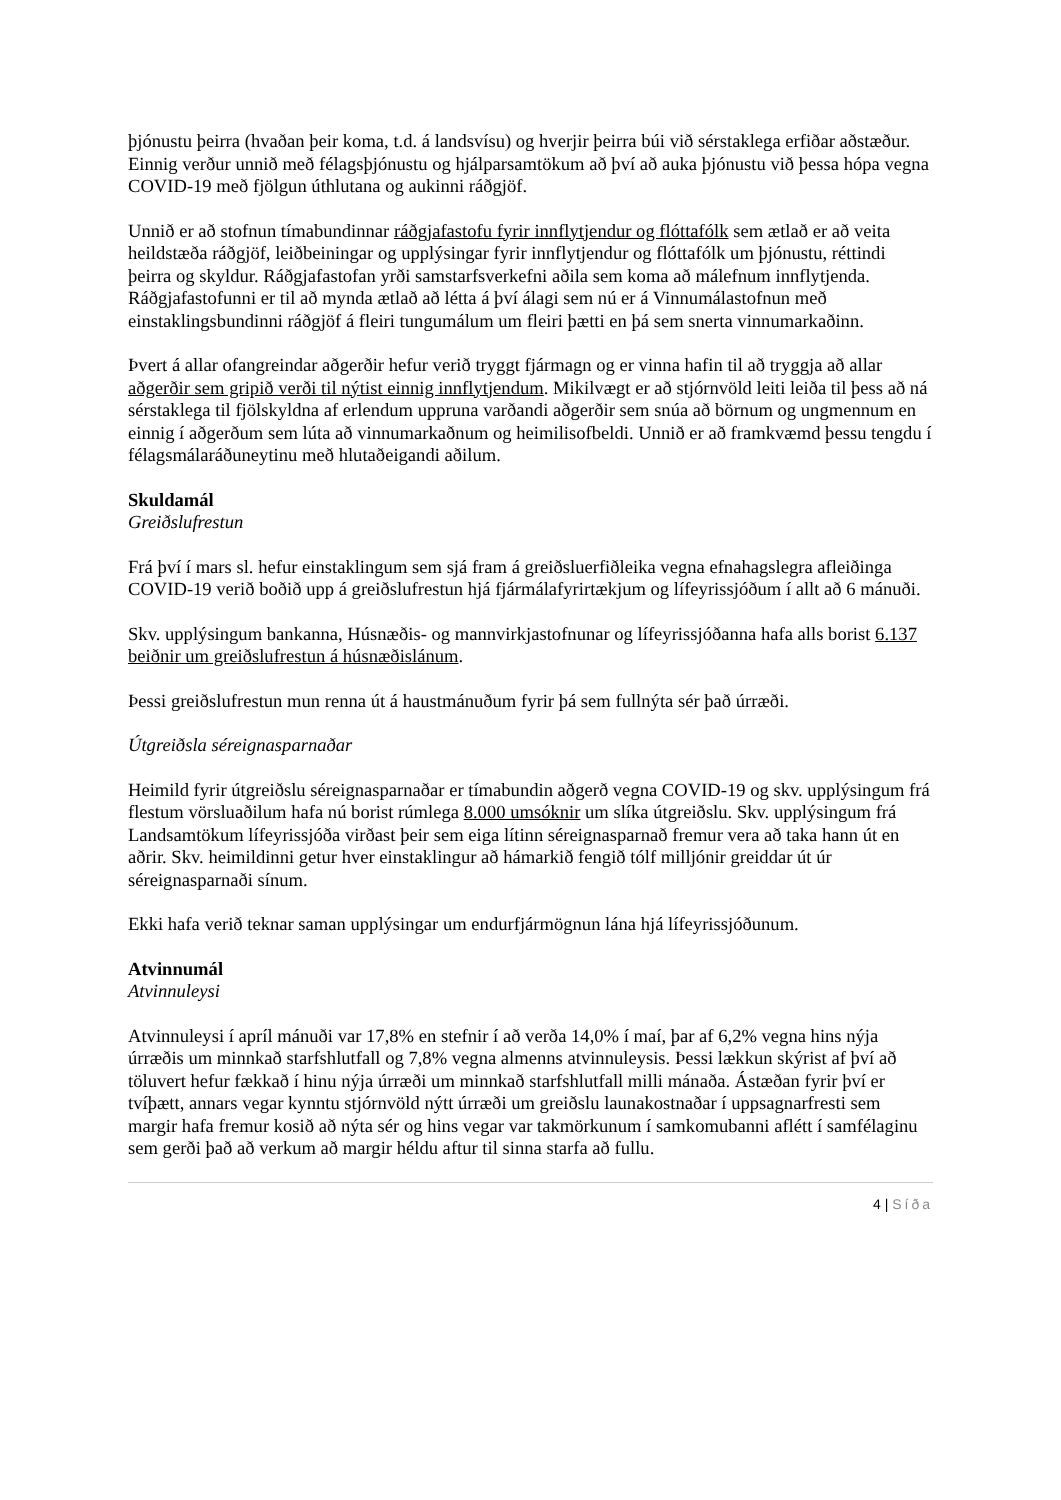þjónustu þeirra (hvaðan þeir koma, t.d. á landsvísu) og hverjir þeirra búi við sérstaklega erfiðar aðstæður. Einnig verður unnið með félagsþjónustu og hjálparsamtökum að því að auka þjónustu við þessa hópa vegna COVID-19 með fjölgun úthlutana og aukinni ráðgjöf.
Unnið er að stofnun tímabundinnar ráðgjafastofu fyrir innflytjendur og flóttafólk sem ætlað er að veita heildstæða ráðgjöf, leiðbeiningar og upplýsingar fyrir innflytjendur og flóttafólk um þjónustu, réttindi þeirra og skyldur. Ráðgjafastofan yrði samstarfsverkefni aðila sem koma að málefnum innflytjenda. Ráðgjafastofunni er til að mynda ætlað að létta á því álagi sem nú er á Vinnumálastofnun með einstaklingsbundinni ráðgjöf á fleiri tungumálum um fleiri þætti en þá sem snerta vinnumarkaðinn.
Þvert á allar ofangreindar aðgerðir hefur verið tryggt fjármagn og er vinna hafin til að tryggja að allar aðgerðir sem gripið verði til nýtist einnig innflytjendum. Mikilvægt er að stjórnvöld leiti leiða til þess að ná sérstaklega til fjölskyldna af erlendum uppruna varðandi aðgerðir sem snúa að börnum og ungmennum en einnig í aðgerðum sem lúta að vinnumarkaðnum og heimilisofbeldi. Unnið er að framkvæmd þessu tengdu í félagsmálaráðuneytinu með hlutaðeigandi aðilum.
Skuldamál
Greiðslufrestun
Frá því í mars sl. hefur einstaklingum sem sjá fram á greiðsluerfiðleika vegna efnahagslegra afleiðinga COVID-19 verið boðið upp á greiðslufrestun hjá fjármálafyrirtækjum og lífeyrissjóðum í allt að 6 mánuði.
Skv. upplýsingum bankanna, Húsnæðis- og mannvirkjastofnunar og lífeyrissjóðanna hafa alls borist 6.137 beiðnir um greiðslufrestun á húsnæðislánum.
Þessi greiðslufrestun mun renna út á haustmánuðum fyrir þá sem fullnýta sér það úrræði.
Útgreiðsla séreignasparnaðar
Heimild fyrir útgreiðslu séreignasparnaðar er tímabundin aðgerð vegna COVID-19 og skv. upplýsingum frá flestum vörsluaðilum hafa nú borist rúmlega 8.000 umsóknir um slíka útgreiðslu. Skv. upplýsingum frá Landsamtökum lífeyrissjóða virðast þeir sem eiga lítinn séreignasparnað fremur vera að taka hann út en aðrir. Skv. heimildinni getur hver einstaklingur að hámarkið fengið tólf milljónir greiddar út úr séreignasparnaði sínum.
Ekki hafa verið teknar saman upplýsingar um endurfjármögnun lána hjá lífeyrissjóðunum.
Atvinnumál
Atvinnuleysi
Atvinnuleysi í apríl mánuði var 17,8% en stefnir í að verða 14,0% í maí, þar af 6,2% vegna hins nýja úrræðis um minnkað starfshlutfall og 7,8% vegna almenns atvinnuleysis. Þessi lækkun skýrist af því að töluvert hefur fækkað í hinu nýja úrræði um minnkað starfshlutfall milli mánaða. Ástæðan fyrir því er tvíþætt, annars vegar kynntu stjórnvöld nýtt úrræði um greiðslu launakostnaðar í uppsagnarfresti sem margir hafa fremur kosið að nýta sér og hins vegar var takmörkunum í samkomubanni aflétt í samfélaginu sem gerði það að verkum að margir héldu aftur til sinna starfa að fullu.
4 | Síða